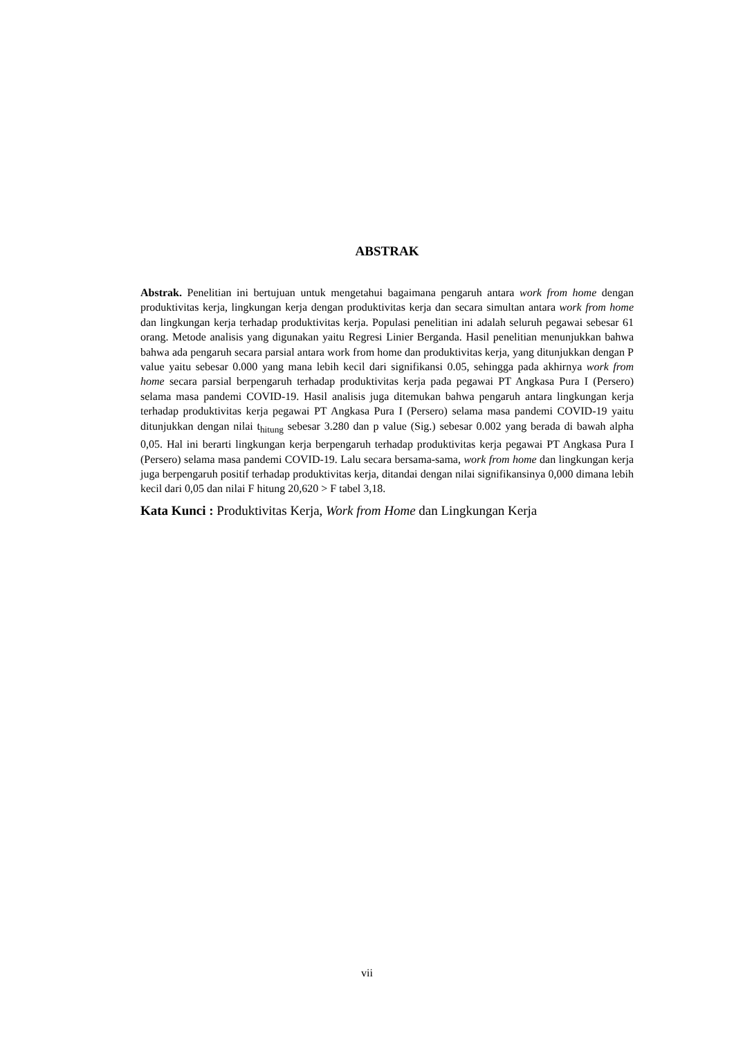ABSTRAK
Abstrak. Penelitian ini bertujuan untuk mengetahui bagaimana pengaruh antara work from home dengan produktivitas kerja, lingkungan kerja dengan produktivitas kerja dan secara simultan antara work from home dan lingkungan kerja terhadap produktivitas kerja. Populasi penelitian ini adalah seluruh pegawai sebesar 61 orang. Metode analisis yang digunakan yaitu Regresi Linier Berganda. Hasil penelitian menunjukkan bahwa bahwa ada pengaruh secara parsial antara work from home dan produktivitas kerja, yang ditunjukkan dengan P value yaitu sebesar 0.000 yang mana lebih kecil dari signifikansi 0.05, sehingga pada akhirnya work from home secara parsial berpengaruh terhadap produktivitas kerja pada pegawai PT Angkasa Pura I (Persero) selama masa pandemi COVID-19. Hasil analisis juga ditemukan bahwa pengaruh antara lingkungan kerja terhadap produktivitas kerja pegawai PT Angkasa Pura I (Persero) selama masa pandemi COVID-19 yaitu ditunjukkan dengan nilai t<sub>hitung</sub> sebesar 3.280 dan p value (Sig.) sebesar 0.002 yang berada di bawah alpha 0,05. Hal ini berarti lingkungan kerja berpengaruh terhadap produktivitas kerja pegawai PT Angkasa Pura I (Persero) selama masa pandemi COVID-19. Lalu secara bersama-sama, work from home dan lingkungan kerja juga berpengaruh positif terhadap produktivitas kerja, ditandai dengan nilai signifikansinya 0,000 dimana lebih kecil dari 0,05 dan nilai F hitung 20,620 > F tabel 3,18.
Kata Kunci : Produktivitas Kerja, Work from Home dan Lingkungan Kerja
vii